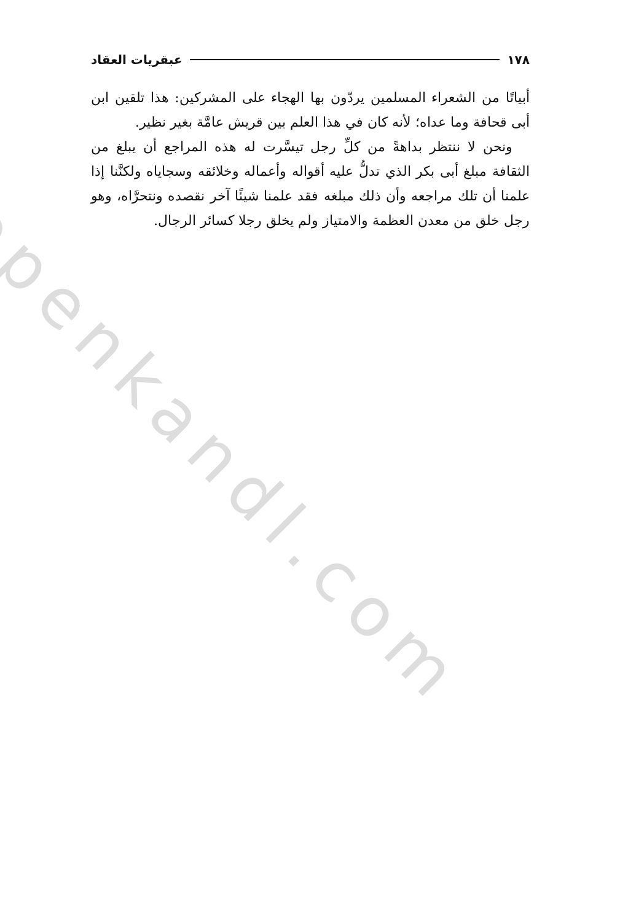openkandl.com
١٧٨ عبقريات العقاد
أبياتًا من الشعراء المسلمين يردّون بها الهجاء على المشركين: هذا تلقين ابن أبى قحافة وما عداه؛ لأنه كان في هذا العلم بين قريش عامَّة بغير نظير.
ونحن لا ننتظر بداهةً من كلِّ رجل تيسَّرت له هذه المراجع أن يبلغ من الثقافة مبلغ أبى بكر الذي تدلُّ عليه أقواله وأعماله وخلائقه وسجاياه ولكنَّنا إذا علمنا أن تلك مراجعه وأن ذلك مبلغه فقد علمنا شيئًا آخر نقصده ونتحرَّاه، وهو رجل خلق من معدن العظمة والامتياز ولم يخلق رجلا كسائر الرجال.